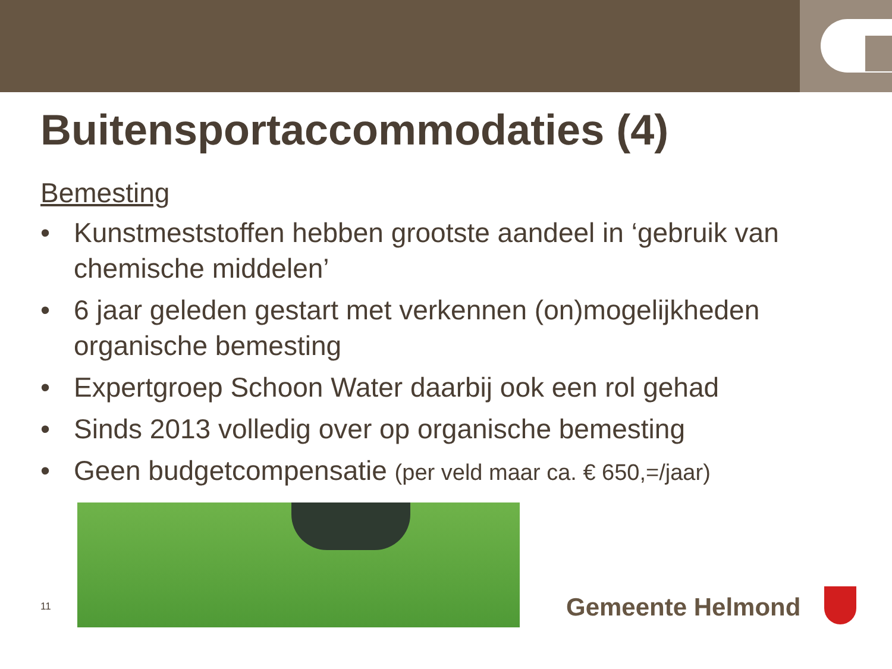Buitensportaccommodaties (4)
Bemesting
• Kunstmeststoffen hebben grootste aandeel in ‘gebruik van chemische middelen’
• 6 jaar geleden gestart met verkennen (on)mogelijkheden organische bemesting
• Expertgroep Schoon Water daarbij ook een rol gehad
• Sinds 2013 volledig over op organische bemesting
• Geen budgetcompensatie (per veld maar ca. € 650,=/jaar)
11
Gemeente Helmond